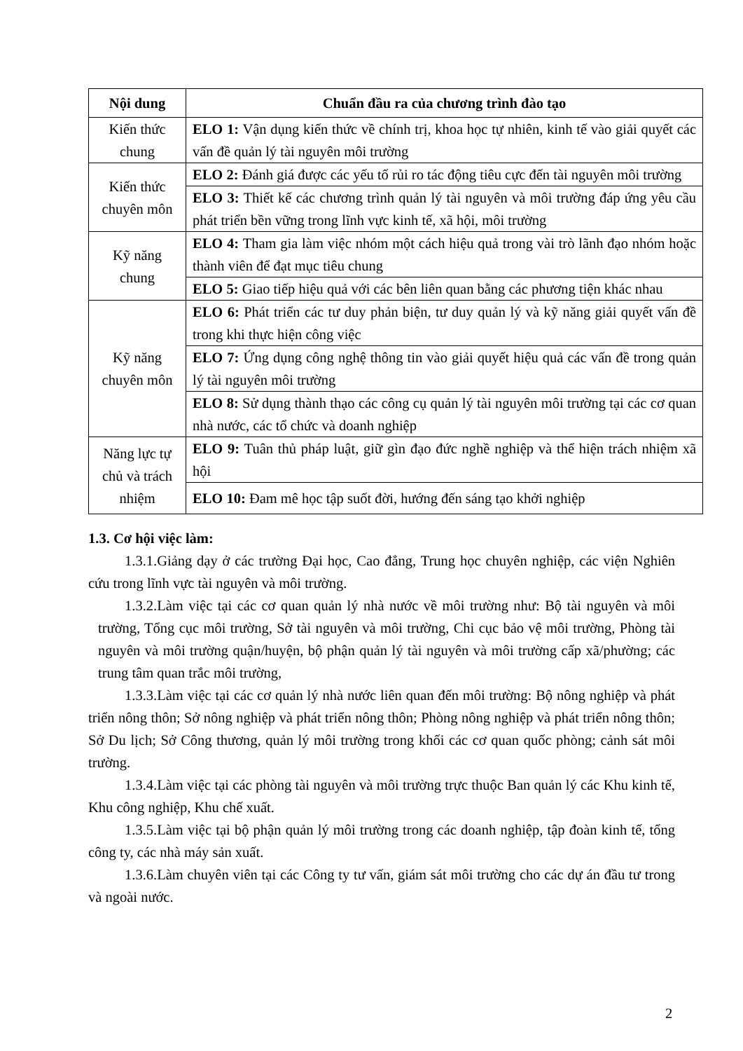| Nội dung | Chuẩn đầu ra của chương trình đào tạo |
| --- | --- |
| Kiến thức chung | ELO 1: Vận dụng kiến thức về chính trị, khoa học tự nhiên, kinh tế vào giải quyết các vấn đề quản lý tài nguyên môi trường |
| Kiến thức chuyên môn | ELO 2: Đánh giá được các yếu tố rủi ro tác động tiêu cực đến tài nguyên môi trường |
| | ELO 3: Thiết kế các chương trình quản lý tài nguyên và môi trường đáp ứng yêu cầu phát triển bền vững trong lĩnh vực kinh tế, xã hội, môi trường |
| Kỹ năng chung | ELO 4: Tham gia làm việc nhóm một cách hiệu quả trong vài trò lãnh đạo nhóm hoặc thành viên để đạt mục tiêu chung |
| | ELO 5: Giao tiếp hiệu quả với các bên liên quan bằng các phương tiện khác nhau |
| Kỹ năng chuyên môn | ELO 6: Phát triển các tư duy phản biện, tư duy quản lý và kỹ năng giải quyết vấn đề trong khi thực hiện công việc |
| | ELO 7: Ứng dụng công nghệ thông tin vào giải quyết hiệu quả các vấn đề trong quản lý tài nguyên môi trường |
| | ELO 8: Sử dụng thành thạo các công cụ quản lý tài nguyên môi trường tại các cơ quan nhà nước, các tổ chức và doanh nghiệp |
| Năng lực tự chủ và trách nhiệm | ELO 9: Tuân thủ pháp luật, giữ gìn đạo đức nghề nghiệp và thể hiện trách nhiệm xã hội |
| | ELO 10: Đam mê học tập suốt đời, hướng đến sáng tạo khởi nghiệp |
1.3. Cơ hội việc làm:
1.3.1.Giảng dạy ở các trường Đại học, Cao đẳng, Trung học chuyên nghiệp, các viện Nghiên cứu trong lĩnh vực tài nguyên và môi trường.
1.3.2.Làm việc tại các cơ quan quản lý nhà nước về môi trường như: Bộ tài nguyên và môi trường, Tổng cục môi trường, Sở tài nguyên và môi trường, Chi cục bảo vệ môi trường, Phòng tài nguyên và môi trường quận/huyện, bộ phận quản lý tài nguyên và môi trường cấp xã/phường; các trung tâm quan trắc môi trường,
1.3.3.Làm việc tại các cơ quản lý nhà nước liên quan đến môi trường: Bộ nông nghiệp và phát triển nông thôn; Sở nông nghiệp và phát triển nông thôn; Phòng nông nghiệp và phát triển nông thôn; Sở Du lịch; Sở Công thương, quản lý môi trường trong khối các cơ quan quốc phòng; cảnh sát môi trường.
1.3.4.Làm việc tại các phòng tài nguyên và môi trường trực thuộc Ban quản lý các Khu kinh tế, Khu công nghiệp, Khu chế xuất.
1.3.5.Làm việc tại bộ phận quản lý môi trường trong các doanh nghiệp, tập đoàn kinh tế, tổng công ty, các nhà máy sản xuất.
1.3.6.Làm chuyên viên tại các Công ty tư vấn, giám sát môi trường cho các dự án đầu tư trong và ngoài nước.
2